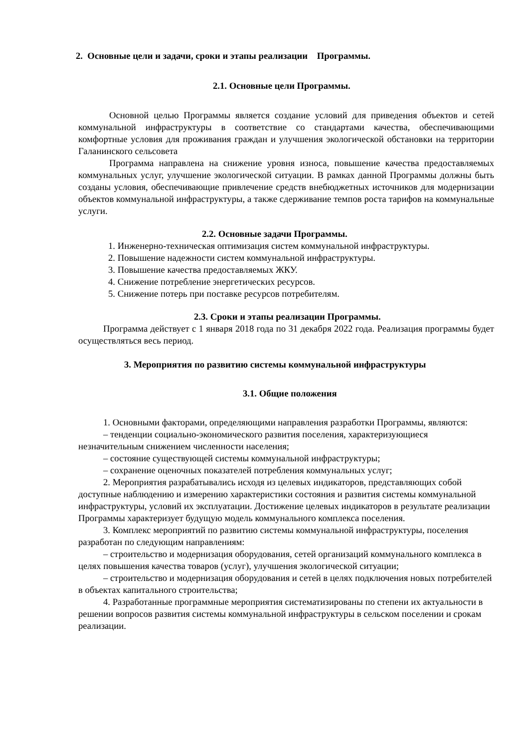2. Основные цели и задачи, сроки и этапы реализации Программы.
2.1. Основные цели Программы.
Основной целью Программы является создание условий для приведения объектов и сетей коммунальной инфраструктуры в соответствие со стандартами качества, обеспечивающими комфортные условия для проживания граждан и улучшения экологической обстановки на территории Галанинского сельсовета
Программа направлена на снижение уровня износа, повышение качества предоставляемых коммунальных услуг, улучшение экологической ситуации. В рамках данной Программы должны быть созданы условия, обеспечивающие привлечение средств внебюджетных источников для модернизации объектов коммунальной инфраструктуры, а также сдерживание темпов роста тарифов на коммунальные услуги.
2.2. Основные задачи Программы.
1. Инженерно-техническая оптимизация систем коммунальной инфраструктуры.
2. Повышение надежности систем коммунальной инфраструктуры.
3. Повышение качества предоставляемых ЖКУ.
4. Снижение потребление энергетических ресурсов.
5. Снижение потерь при поставке ресурсов потребителям.
2.3. Сроки и этапы реализации Программы.
Программа действует с 1 января 2018 года по 31 декабря 2022 года. Реализация программы будет осуществляться весь период.
3. Мероприятия по развитию системы коммунальной инфраструктуры
3.1. Общие положения
1. Основными факторами, определяющими направления разработки Программы, являются:
– тенденции социально-экономического развития поселения, характеризующиеся незначительным снижением численности населения;
– состояние существующей системы коммунальной инфраструктуры;
– сохранение оценочных показателей потребления коммунальных услуг;
2. Мероприятия разрабатывались исходя из целевых индикаторов, представляющих собой доступные наблюдению и измерению характеристики состояния и развития системы коммунальной инфраструктуры, условий их эксплуатации. Достижение целевых индикаторов в результате реализации Программы характеризует будущую модель коммунального комплекса поселения.
3. Комплекс мероприятий по развитию системы коммунальной инфраструктуры, поселения разработан по следующим направлениям:
– строительство и модернизация оборудования, сетей организаций коммунального комплекса в целях повышения качества товаров (услуг), улучшения экологической ситуации;
– строительство и модернизация оборудования и сетей в целях подключения новых потребителей в объектах капитального строительства;
4. Разработанные программные мероприятия систематизированы по степени их актуальности в решении вопросов развития системы коммунальной инфраструктуры в сельском поселении и срокам реализации.